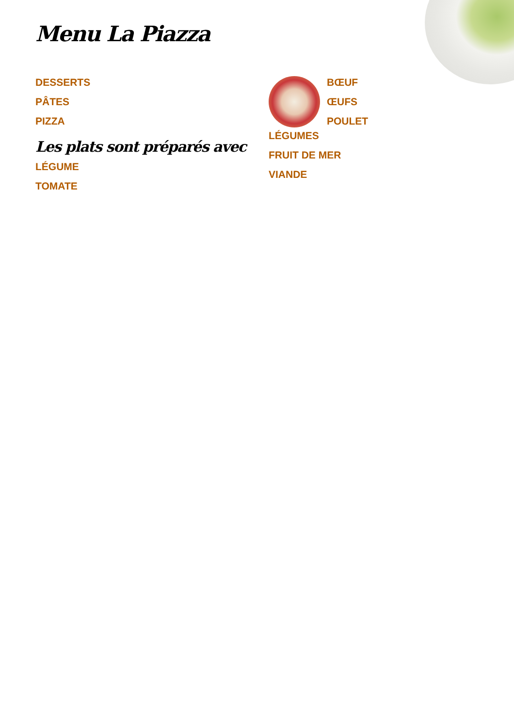Menu La Piazza
DESSERTS
PÂTES
PIZZA
Les plats sont préparés avec
LÉGUME
TOMATE
BŒUF
ŒUFS
POULET
LÉGUMES
FRUIT DE MER
VIANDE